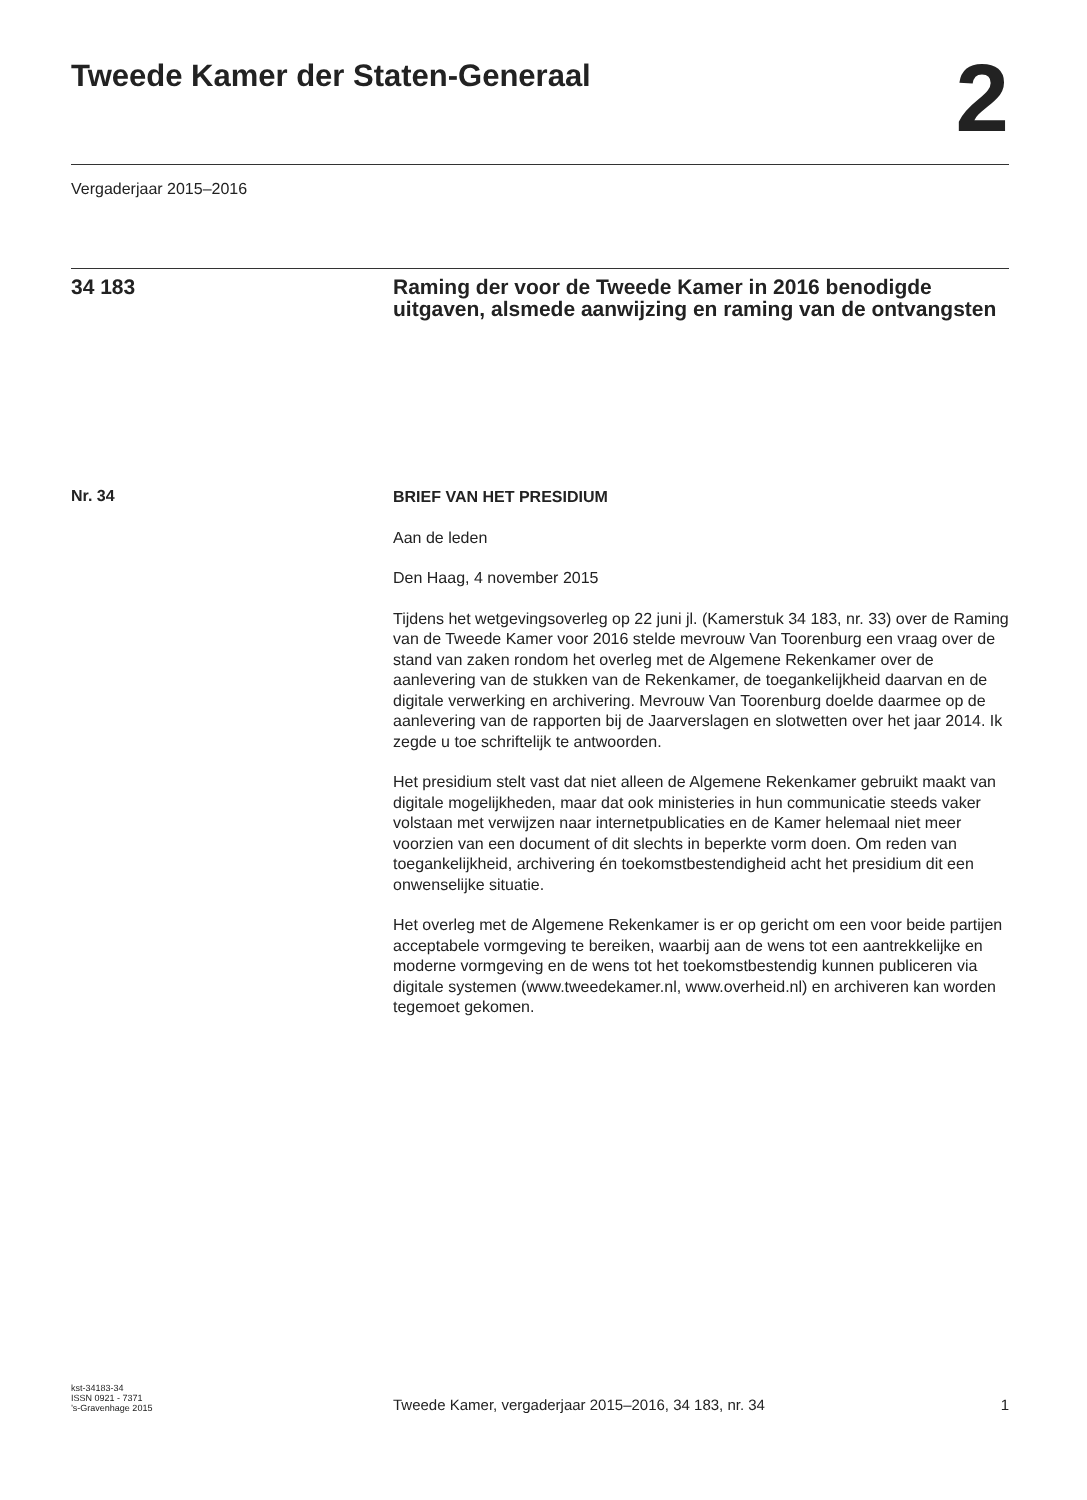Tweede Kamer der Staten-Generaal
2
Vergaderjaar 2015–2016
34 183 Raming der voor de Tweede Kamer in 2016 benodigde uitgaven, alsmede aanwijzing en raming van de ontvangsten
Nr. 34
BRIEF VAN HET PRESIDIUM
Aan de leden
Den Haag, 4 november 2015
Tijdens het wetgevingsoverleg op 22 juni jl. (Kamerstuk 34 183, nr. 33) over de Raming van de Tweede Kamer voor 2016 stelde mevrouw Van Toorenburg een vraag over de stand van zaken rondom het overleg met de Algemene Rekenkamer over de aanlevering van de stukken van de Rekenkamer, de toegankelijkheid daarvan en de digitale verwerking en archivering. Mevrouw Van Toorenburg doelde daarmee op de aanlevering van de rapporten bij de Jaarverslagen en slotwetten over het jaar 2014. Ik zegde u toe schriftelijk te antwoorden.
Het presidium stelt vast dat niet alleen de Algemene Rekenkamer gebruikt maakt van digitale mogelijkheden, maar dat ook ministeries in hun communicatie steeds vaker volstaan met verwijzen naar internetpublicaties en de Kamer helemaal niet meer voorzien van een document of dit slechts in beperkte vorm doen. Om reden van toegankelijkheid, archivering én toekomstbestendigheid acht het presidium dit een onwenselijke situatie.
Het overleg met de Algemene Rekenkamer is er op gericht om een voor beide partijen acceptabele vormgeving te bereiken, waarbij aan de wens tot een aantrekkelijke en moderne vormgeving en de wens tot het toekomstbestendig kunnen publiceren via digitale systemen (www.tweedekamer.nl, www.overheid.nl) en archiveren kan worden tegemoet gekomen.
kst-34183-34
ISSN 0921 - 7371
’s-Gravenhage 2015
Tweede Kamer, vergaderjaar 2015–2016, 34 183, nr. 34
1